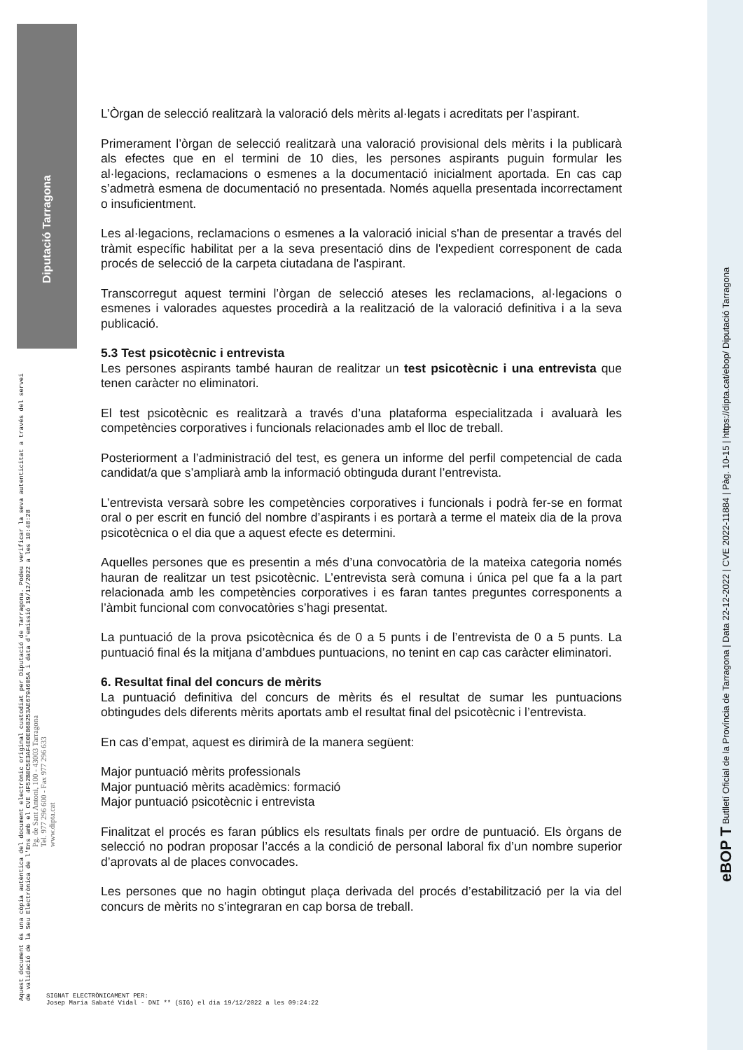Diputació Tarragona
L’Òrgan de selecció realitzarà la valoració dels mèrits al·legats i acreditats per l’aspirant.
Primerament l’òrgan de selecció realitzarà una valoració provisional dels mèrits i la publicarà als efectes que en el termini de 10 dies, les persones aspirants puguin formular les al·legacions, reclamacions o esmenes a la documentació inicialment aportada. En cas cap s’admetrà esmena de documentació no presentada. Només aquella presentada incorrectament o insuficientment.
Les al·legacions, reclamacions o esmenes a la valoració inicial s'han de presentar a través del tràmit específic habilitat per a la seva presentació dins de l'expedient corresponent de cada procés de selecció de la carpeta ciutadana de l'aspirant.
Transcorregut aquest termini l’òrgan de selecció ateses les reclamacions, al·legacions o esmenes i valorades aquestes procedirà a la realització de la valoració definitiva i a la seva publicació.
5.3 Test psicotècnic i entrevista
Les persones aspirants també hauran de realitzar un test psicotècnic i una entrevista que tenen caràcter no eliminatori.
El test psicotècnic es realitzarà a través d’una plataforma especialitzada i avaluarà les competències corporatives i funcionals relacionades amb el lloc de treball.
Posteriorment a l’administració del test, es genera un informe del perfil competencial de cada candidat/a que s’ampliarà amb la informació obtinguda durant l’entrevista.
L’entrevista versarà sobre les competències corporatives i funcionals i podrà fer-se en format oral o per escrit en funció del nombre d’aspirants i es portarà a terme el mateix dia de la prova psicotècnica o el dia que a aquest efecte es determini.
Aquelles persones que es presentin a més d’una convocatòria de la mateixa categoria només hauran de realitzar un test psicotècnic. L’entrevista serà comuna i única pel que fa a la part relacionada amb les competències corporatives i es faran tantes preguntes corresponents a l’àmbit funcional com convocatòries s’hagi presentat.
La puntuació de la prova psicotècnica és de 0 a 5 punts i de l’entrevista de 0 a 5 punts. La puntuació final és la mitjana d’ambdues puntuacions, no tenint en cap cas caràcter eliminatori.
6. Resultat final del concurs de mèrits
La puntuació definitiva del concurs de mèrits és el resultat de sumar les puntuacions obtingudes dels diferents mèrits aportats amb el resultat final del psicotècnic i l’entrevista.
En cas d’empat, aquest es dirimirà de la manera següent:
Major puntuació mèrits professionals
Major puntuació mèrits acadèmics: formació
Major puntuació psicotècnic i entrevista
Finalitzat el procés es faran públics els resultats finals per ordre de puntuació. Els òrgans de selecció no podran proposar l’accés a la condició de personal laboral fix d’un nombre superior d’aprovats al de places convocades.
Les persones que no hagin obtingut plaça derivada del procés d’estabilització per la via del concurs de mèrits no s’integraran en cap borsa de treball.
Aquest document és una còpia autèntica del document electrònic original custodiat per Diputació de Tarragona. Podeu verificar la seva autenticitat a través del servei de validació de la Seu Electrònica de l'Ens amb el CVE 4F52B0C5E3AF4E0EB6B253AE6794605A i data d'emissió 19/12/2022 a les 10:48:28
Pg. de Sant Antoni, 100 - 43003 Tarragona
Tel. 977 296 600 - Fax 977 296 633
www.dipta.cat
eBOP T Butlletí Oficial de la Província de Tarragona | Data 22-12-2022 | CVE 2022-11884 | Pàg. 10-15 | https://dipta.cat/ebop/ Diputació Tarragona
SIGNAT ELECTRÒNICAMENT PER:
Josep Maria Sabaté Vidal - DNI ** (SIG) el dia 19/12/2022 a les 09:24:22